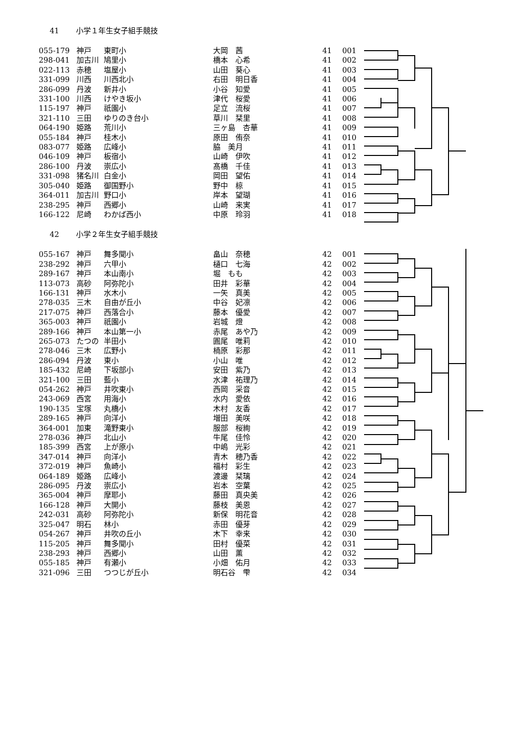41 小学１年生女子組手競技
| 055-179 | 神戸 | 東町小 | 大岡 茜 | 41 | 001 |
| 298-041 | 加古川 | 鳩里小 | 橋本 心希 | 41 | 002 |
| 022-113 | 赤穂 | 塩屋小 | 山田 葵心 | 41 | 003 |
| 331-099 | 川西 | 川西北小 | 右田 明日香 | 41 | 004 |
| 286-099 | 丹波 | 新井小 | 小谷 知愛 | 41 | 005 |
| 331-100 | 川西 | けやき坂小 | 津代 桜愛 | 41 | 006 |
| 115-197 | 神戸 | 祇園小 | 足立 流桜 | 41 | 007 |
| 321-110 | 三田 | ゆりのき台小 | 草川 栞里 | 41 | 008 |
| 064-190 | 姫路 | 荒川小 | 三ヶ島 杏華 | 41 | 009 |
| 055-184 | 神戸 | 桂木小 | 原田 侑奈 | 41 | 010 |
| 083-077 | 姫路 | 広峰小 | 脇 美月 | 41 | 011 |
| 046-109 | 神戸 | 板宿小 | 山崎 伊吹 | 41 | 012 |
| 286-100 | 丹波 | 崇広小 | 髙橋 千佳 | 41 | 013 |
| 331-098 | 猪名川 | 白金小 | 岡田 望佑 | 41 | 014 |
| 305-040 | 姫路 | 御国野小 | 野中 椋 | 41 | 015 |
| 364-011 | 加古川 | 野口小 | 岸本 望瑚 | 41 | 016 |
| 238-295 | 神戸 | 西郷小 | 山崎 来実 | 41 | 017 |
| 166-122 | 尼崎 | わかば西小 | 中原 玲羽 | 41 | 018 |
42 小学２年生女子組手競技
| 055-167 | 神戸 | 舞多聞小 | 畠山 奈穂 | 42 | 001 |
| 238-292 | 神戸 | 六甲小 | 樋口 七海 | 42 | 002 |
| 289-167 | 神戸 | 本山南小 | 堀 もも | 42 | 003 |
| 113-073 | 高砂 | 阿弥陀小 | 田井 彩華 | 42 | 004 |
| 166-131 | 神戸 | 水木小 | 一矢 真美 | 42 | 005 |
| 278-035 | 三木 | 自由が丘小 | 中谷 妃凛 | 42 | 006 |
| 217-075 | 神戸 | 西落合小 | 藤本 優愛 | 42 | 007 |
| 365-003 | 神戸 | 祇園小 | 岩城 燈 | 42 | 008 |
| 289-166 | 神戸 | 本山第一小 | 赤尾 あや乃 | 42 | 009 |
| 265-073 | たつの | 半田小 | 圓尾 唯莉 | 42 | 010 |
| 278-046 | 三木 | 広野小 | 楠原 彩那 | 42 | 011 |
| 286-094 | 丹波 | 東小 | 小山 唯 | 42 | 012 |
| 185-432 | 尼崎 | 下坂部小 | 安田 紫乃 | 42 | 013 |
| 321-100 | 三田 | 藍小 | 水津 祐理乃 | 42 | 014 |
| 054-262 | 神戸 | 井吹東小 | 西岡 采音 | 42 | 015 |
| 243-069 | 西宮 | 用海小 | 水内 愛依 | 42 | 016 |
| 190-135 | 宝塚 | 丸橋小 | 木村 友香 | 42 | 017 |
| 289-165 | 神戸 | 向洋小 | 増田 美咲 | 42 | 018 |
| 364-001 | 加東 | 滝野東小 | 服部 桜絢 | 42 | 019 |
| 278-036 | 神戸 | 北山小 | 牛尾 佳怜 | 42 | 020 |
| 185-399 | 西宮 | 上が原小 | 中嶋 光彩 | 42 | 021 |
| 347-014 | 神戸 | 向洋小 | 青木 穂乃香 | 42 | 022 |
| 372-019 | 神戸 | 魚崎小 | 福村 彩生 | 42 | 023 |
| 064-189 | 姫路 | 広峰小 | 渡邊 栞璃 | 42 | 024 |
| 286-095 | 丹波 | 崇広小 | 岩本 空葉 | 42 | 025 |
| 365-004 | 神戸 | 摩耶小 | 藤田 真央美 | 42 | 026 |
| 166-128 | 神戸 | 大開小 | 藤枝 美恩 | 42 | 027 |
| 242-031 | 高砂 | 阿弥陀小 | 新保 明花音 | 42 | 028 |
| 325-047 | 明石 | 林小 | 赤田 優芽 | 42 | 029 |
| 054-267 | 神戸 | 井吹の丘小 | 木下 幸来 | 42 | 030 |
| 115-205 | 神戸 | 舞多聞小 | 田村 優菜 | 42 | 031 |
| 238-293 | 神戸 | 西郷小 | 山田 薫 | 42 | 032 |
| 055-185 | 神戸 | 有瀬小 | 小畑 佑月 | 42 | 033 |
| 321-096 | 三田 | つつじが丘小 | 明石谷 雫 | 42 | 034 |